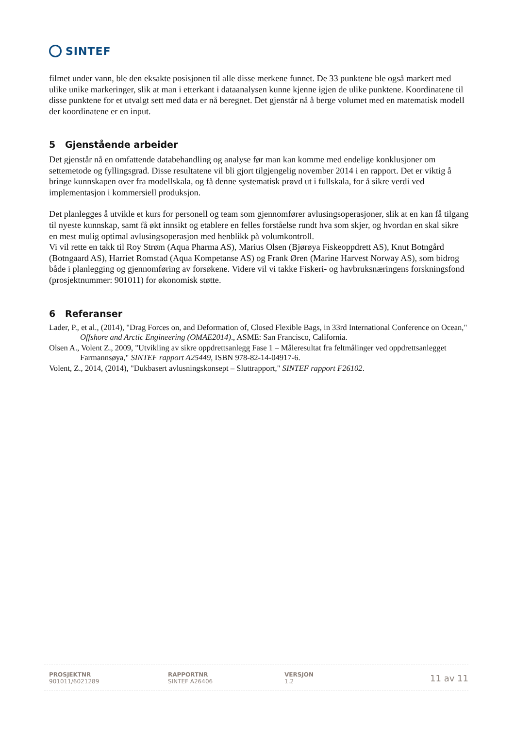SINTEF
filmet under vann, ble den eksakte posisjonen til alle disse merkene funnet. De 33 punktene ble også markert med ulike unike markeringer, slik at man i etterkant i dataanalysen kunne kjenne igjen de ulike punktene. Koordinatene til disse punktene for et utvalgt sett med data er nå beregnet. Det gjenstår nå å berge volumet med en matematisk modell der koordinatene er en input.
5 Gjenstående arbeider
Det gjenstår nå en omfattende databehandling og analyse før man kan komme med endelige konklusjoner om settemetode og fyllingsgrad. Disse resultatene vil bli gjort tilgjengelig november 2014 i en rapport. Det er viktig å bringe kunnskapen over fra modellskala, og få denne systematisk prøvd ut i fullskala, for å sikre verdi ved implementasjon i kommersiell produksjon.
Det planlegges å utvikle et kurs for personell og team som gjennomfører avlusingsoperasjoner, slik at en kan få tilgang til nyeste kunnskap, samt få økt innsikt og etablere en felles forståelse rundt hva som skjer, og hvordan en skal sikre en mest mulig optimal avlusingsoperasjon med henblikk på volumkontroll.
Vi vil rette en takk til Roy Strøm (Aqua Pharma AS), Marius Olsen (Bjørøya Fiskeoppdrett AS), Knut Botngård (Botngaard AS), Harriet Romstad (Aqua Kompetanse AS) og Frank Øren (Marine Harvest Norway AS), som bidrog både i planlegging og gjennomføring av forsøkene. Videre vil vi takke Fiskeri- og havbruksnæringens forskningsfond (prosjektnummer: 901011) for økonomisk støtte.
6 Referanser
Lader, P., et al., (2014), "Drag Forces on, and Deformation of, Closed Flexible Bags, in 33rd International Conference on Ocean," Offshore and Arctic Engineering (OMAE2014)., ASME: San Francisco, California.
Olsen A., Volent Z., 2009, "Utvikling av sikre oppdrettsanlegg Fase 1 – Måleresultat fra feltmålinger ved oppdrettsanlegget Farmannsøya," SINTEF rapport A25449, ISBN 978-82-14-04917-6.
Volent, Z., 2014, (2014), "Dukbasert avlusningskonsept – Sluttrapport," SINTEF rapport F26102.
PROSJEKTNR
901011/6021289
RAPPORTNR
SINTEF A26406
VERSJON
1.2
11 av 11